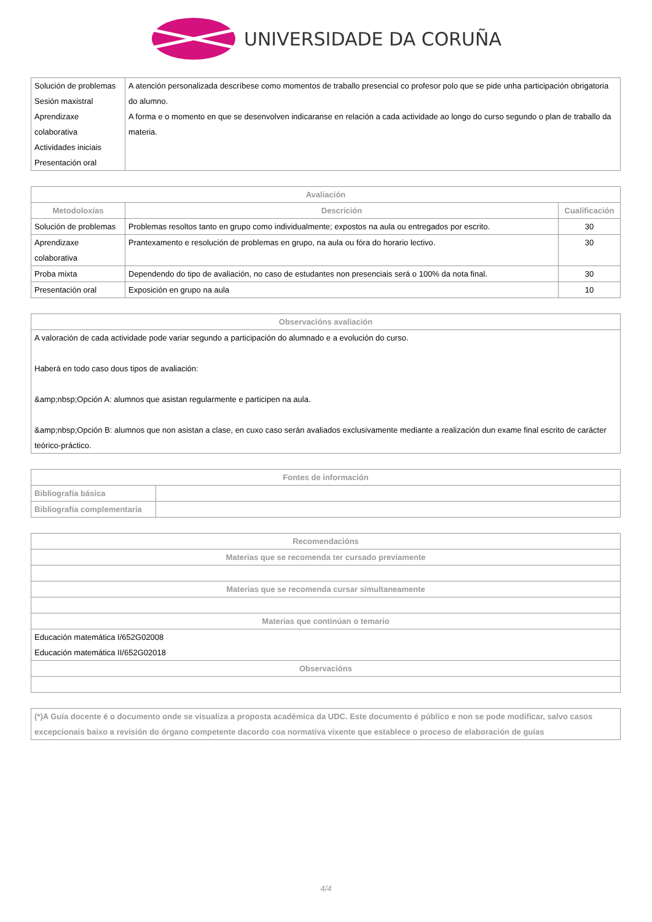UNIVERSIDADE DA CORUÑA
| Solución de problemas Sesión maxistral Aprendizaxe colaborativa Actividades iniciais Presentación oral | A atención personalizada descríbese como momentos de traballo presencial co profesor polo que se pide unha participación obrigatoria do alumno. A forma e o momento en que se desenvolven indicaranse en relación a cada actividade ao longo do curso segundo o plan de traballo da materia. |
| Avaliación | | |
| --- | --- | --- |
| Metodoloxías | Descrición | Cualificación |
| Solución de problemas | Problemas resoltos tanto en grupo como individualmente; expostos na aula ou entregados por escrito. | 30 |
| Aprendizaxe colaborativa | Prantexamento e resolución de problemas en grupo, na aula ou fóra do horario lectivo. | 30 |
| Proba mixta | Dependendo do tipo de avaliación, no caso de estudantes non presenciais será o 100% da nota final. | 30 |
| Presentación oral | Exposición en grupo na aula | 10 |
| Observacións avaliación |
| --- |
| A valoración de cada actividade pode variar segundo a participación do alumnado e a evolución do curso. Haberá en todo caso dous tipos de avaliación: &amp;nbsp;Opción A: alumnos que asistan regularmente e participen na aula. &amp;nbsp;Opción B: alumnos que non asistan a clase, en cuxo caso serán avaliados exclusivamente mediante a realización dun exame final escrito de carácter teórico-práctico. |
| Fontes de información | |
| --- | --- |
| Bibliografía básica | |
| Bibliografía complementaria | |
| Recomendacións |
| --- |
| Materias que se recomenda ter cursado previamente |
| Materias que se recomenda cursar simultaneamente |
| Materias que continúan o temario |
| Educación matemática I/652G02008 Educación matemática II/652G02018 |
| Observacións |
| (*)A Guía docente é o documento onde se visualiza a proposta académica da UDC. Este documento é público e non se pode modificar, salvo casos excepcionais baixo a revisión do órgano competente dacordo coa normativa vixente que establece o proceso de elaboración de guías |
4/4